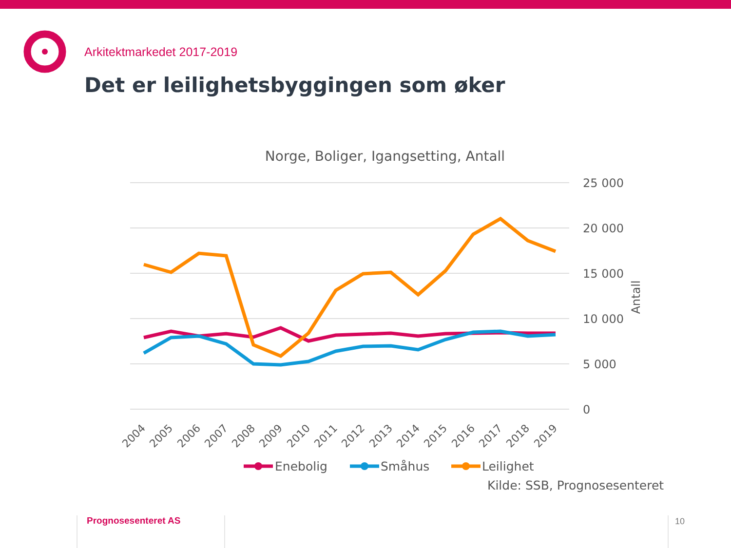Arkitektmarkedet 2017-2019
Det er leilighetsbyggingen som øker
Norge, Boliger, Igangsetting, Antall
25 000
20 000
15 000
10 000
5 000
0
Antall
2004
2005
2006
2007
2008
2009
2010
2011
2012
2013
2014
2015
2016
2017
2018
2019
Enebolig
Småhus
Leilighet
Kilde: SSB, Prognosesenteret
Prognosesenteret AS 10